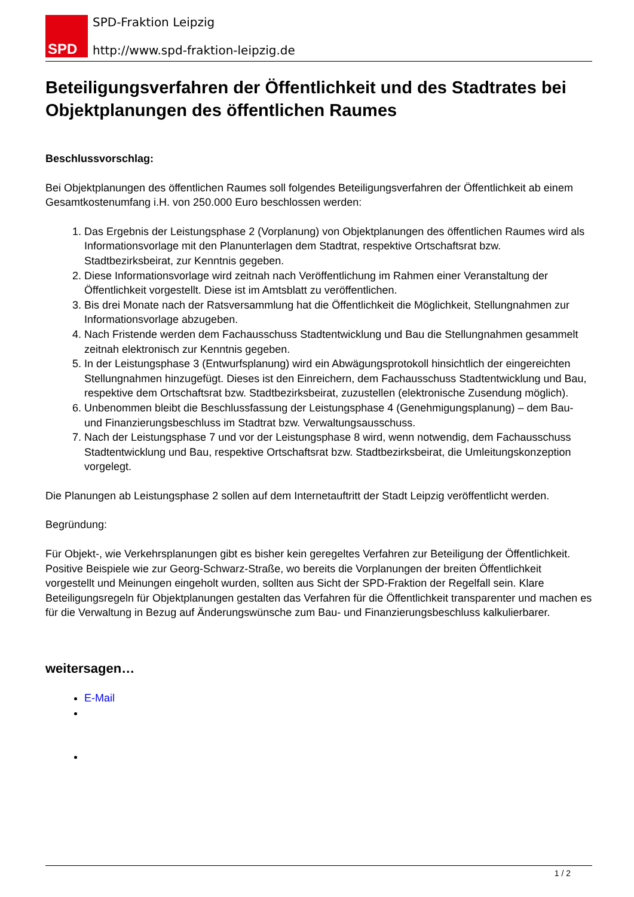SPD
SPD-Fraktion Leipzig
http://www.spd-fraktion-leipzig.de
Beteiligungsverfahren der Öffentlichkeit und des Stadtrates bei Objektplanungen des öffentlichen Raumes
Beschlussvorschlag:
Bei Objektplanungen des öffentlichen Raumes soll folgendes Beteiligungsverfahren der Öffentlichkeit ab einem Gesamtkostenumfang i.H. von 250.000 Euro beschlossen werden:
1. Das Ergebnis der Leistungsphase 2 (Vorplanung) von Objektplanungen des öffentlichen Raumes wird als Informationsvorlage mit den Planunterlagen dem Stadtrat, respektive Ortschaftsrat bzw. Stadtbezirksbeirat, zur Kenntnis gegeben.
2. Diese Informationsvorlage wird zeitnah nach Veröffentlichung im Rahmen einer Veranstaltung der Öffentlichkeit vorgestellt. Diese ist im Amtsblatt zu veröffentlichen.
3. Bis drei Monate nach der Ratsversammlung hat die Öffentlichkeit die Möglichkeit, Stellungnahmen zur Informationsvorlage abzugeben.
4. Nach Fristende werden dem Fachausschuss Stadtentwicklung und Bau die Stellungnahmen gesammelt zeitnah elektronisch zur Kenntnis gegeben.
5. In der Leistungsphase 3 (Entwurfsplanung) wird ein Abwägungsprotokoll hinsichtlich der eingereichten Stellungnahmen hinzugefügt. Dieses ist den Einreichern, dem Fachausschuss Stadtentwicklung und Bau, respektive dem Ortschaftsrat bzw. Stadtbezirksbeirat, zuzustellen (elektronische Zusendung möglich).
6. Unbenommen bleibt die Beschlussfassung der Leistungsphase 4 (Genehmigungsplanung) – dem Bau- und Finanzierungsbeschluss im Stadtrat bzw. Verwaltungsausschuss.
7. Nach der Leistungsphase 7 und vor der Leistungsphase 8 wird, wenn notwendig, dem Fachausschuss Stadtentwicklung und Bau, respektive Ortschaftsrat bzw. Stadtbezirksbeirat, die Umleitungskonzeption vorgelegt.
Die Planungen ab Leistungsphase 2 sollen auf dem Internetauftritt der Stadt Leipzig veröffentlicht werden.
Begründung:
Für Objekt-, wie Verkehrsplanungen gibt es bisher kein geregeltes Verfahren zur Beteiligung der Öffentlichkeit. Positive Beispiele wie zur Georg-Schwarz-Straße, wo bereits die Vorplanungen der breiten Öffentlichkeit vorgestellt und Meinungen eingeholt wurden, sollten aus Sicht der SPD-Fraktion der Regelfall sein. Klare Beteiligungsregeln für Objektplanungen gestalten das Verfahren für die Öffentlichkeit transparenter und machen es für die Verwaltung in Bezug auf Änderungswünsche zum Bau- und Finanzierungsbeschluss kalkulierbarer.
weitersagen…
E-Mail
1 / 2